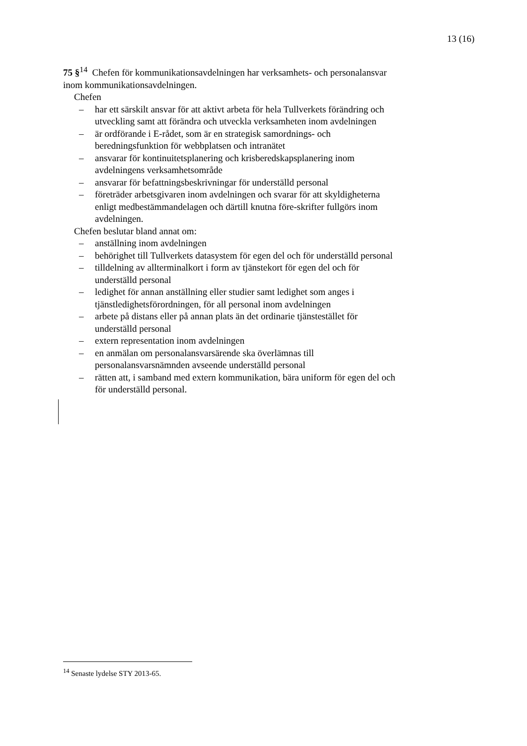13 (16)
75 §<sup>14</sup> Chefen för kommunikationsavdelningen har verksamhets- och personalansvar inom kommunikationsavdelningen.
Chefen
– har ett särskilt ansvar för att aktivt arbeta för hela Tullverkets förändring och utveckling samt att förändra och utveckla verksamheten inom avdelningen
– är ordförande i E-rådet, som är en strategisk samordnings- och beredningsfunktion för webbplatsen och intranätet
– ansvarar för kontinuitetsplanering och krisberedskapsplanering inom avdelningens verksamhetsområde
– ansvarar för befattningsbeskrivningar för underställd personal
– företräder arbetsgivaren inom avdelningen och svarar för att skyldigheterna enligt medbestämmandelagen och därtill knutna före-skrifter fullgörs inom avdelningen.
Chefen beslutar bland annat om:
– anställning inom avdelningen
– behörighet till Tullverkets datasystem för egen del och för underställd personal
– tilldelning av allterminalkort i form av tjänstekort för egen del och för underställd personal
– ledighet för annan anställning eller studier samt ledighet som anges i tjänstledighetsförordningen, för all personal inom avdelningen
– arbete på distans eller på annan plats än det ordinarie tjänstestället för underställd personal
– extern representation inom avdelningen
– en anmälan om personalansvarsärende ska överlämnas till personalansvarsnämnden avseende underställd personal
– rätten att, i samband med extern kommunikation, bära uniform för egen del och för underställd personal.
<sup>14</sup> Senaste lydelse STY 2013-65.